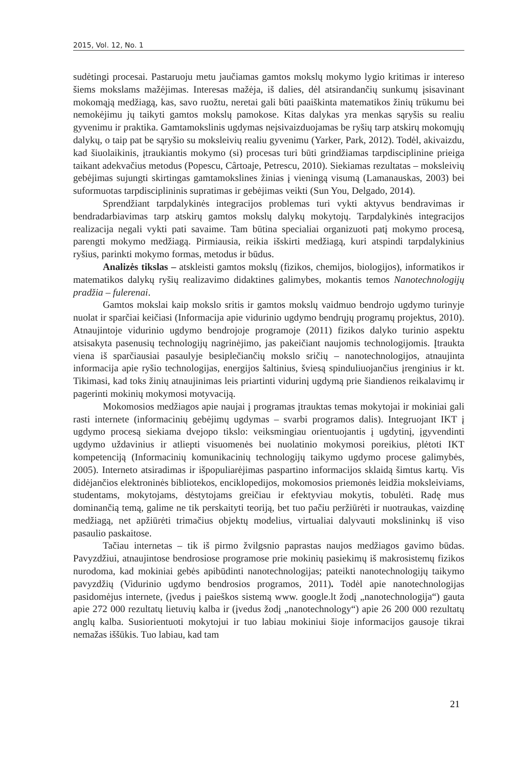2015, Vol. 12, No. 1
sudėtingi procesai. Pastaruoju metu jaučiamas gamtos mokslų mokymo lygio kritimas ir intereso šiems mokslams mažėjimas. Interesas mažėja, iš dalies, dėl atsirandančių sunkumų įsisavinant mokomąją medžiagą, kas, savo ruožtu, neretai gali būti paaiškinta matematikos žinių trūkumu bei nemokėjimu jų taikyti gamtos mokslų pamokose. Kitas dalykas yra menkas sąryšis su realiu gyvenimu ir praktika. Gamtamokslinis ugdymas neįsivaizduojamas be ryšių tarp atskirų mokomųjų dalykų, o taip pat be sąryšio su moksleivių realiu gyvenimu (Yarker, Park, 2012). Todėl, akivaizdu, kad šiuolaikinis, įtraukiantis mokymo (si) procesas turi būti grindžiamas tarpdisciplinine prieiga taikant adekvačius metodus (Popescu, Cârtoaje, Petrescu, 2010). Siekiamas rezultatas – moksleivių gebėjimas sujungti skirtingas gamtamokslines žinias į vieningą visumą (Lamanauskas, 2003) bei suformuotas tarpdisciplininis supratimas ir gebėjimas veikti (Sun You, Delgado, 2014).
Sprendžiant tarpdalykinės integracijos problemas turi vykti aktyvus bendravimas ir bendradarbiavimas tarp atskirų gamtos mokslų dalykų mokytojų. Tarpdalykinės integracijos realizacija negali vykti pati savaime. Tam būtina specialiai organizuoti patį mokymo procesą, parengti mokymo medžiagą. Pirmiausia, reikia išskirti medžiagą, kuri atspindi tarpdalykinius ryšius, parinkti mokymo formas, metodus ir būdus.
Analizės tikslas – atskleisti gamtos mokslų (fizikos, chemijos, biologijos), informatikos ir matematikos dalykų ryšių realizavimo didaktines galimybes, mokantis temos Nanotechnologijų pradžia – fulerenai.
Gamtos mokslai kaip mokslo sritis ir gamtos mokslų vaidmuo bendrojo ugdymo turinyje nuolat ir sparčiai keičiasi (Informacija apie vidurinio ugdymo bendrųjų programų projektus, 2010). Atnaujintoje vidurinio ugdymo bendrojoje programoje (2011) fizikos dalyko turinio aspektu atsisakyta pasenusių technologijų nagrinėjimo, jas pakeičiant naujomis technologijomis. Įtraukta viena iš sparčiausiai pasaulyje besiplečiančių mokslo sričių – nanotechnologijos, atnaujinta informacija apie ryšio technologijas, energijos šaltinius, šviesą spinduliuojančius įrenginius ir kt. Tikimasi, kad toks žinių atnaujinimas leis priartinti vidurinį ugdymą prie šiandienos reikalavimų ir pagerinti mokinių mokymosi motyvaciją.
Mokomosios medžiagos apie naujai į programas įtrauktas temas mokytojai ir mokiniai gali rasti internete (informacinių gebėjimų ugdymas – svarbi programos dalis). Integruojant IKT į ugdymo procesą siekiama dvejopo tikslo: veiksmingiau orientuojantis į ugdytinį, įgyvendinti ugdymo uždavinius ir atliepti visuomenės bei nuolatinio mokymosi poreikius, plėtoti IKT kompetenciją (Informacinių komunikacinių technologijų taikymo ugdymo procese galimybės, 2005). Interneto atsiradimas ir išpopuliarėjimas paspartino informacijos sklaidą šimtus kartų. Vis didėjančios elektroninės bibliotekos, enciklopedijos, mokomosios priemonės leidžia moksleiviams, studentams, mokytojams, dėstytojams greičiau ir efektyviau mokytis, tobulėti. Radę mus dominančią temą, galime ne tik perskaityti teoriją, bet tuo pačiu peržiūrėti ir nuotraukas, vaizdinę medžiagą, net apžiūrėti trimačius objektų modelius, virtualiai dalyvauti mokslininkų iš viso pasaulio paskaitose.
Tačiau internetas – tik iš pirmo žvilgsnio paprastas naujos medžiagos gavimo būdas. Pavyzdžiui, atnaujintose bendrosiose programose prie mokinių pasiekimų iš makrosistemų fizikos nurodoma, kad mokiniai gebės apibūdinti nanotechnologijas; pateikti nanotechnologijų taikymo pavyzdžių (Vidurinio ugdymo bendrosios programos, 2011). Todėl apie nanotechnologijas pasidomėjus internete, (įvedus į paieškos sistemą www. google.lt žodį „nanotechnologija“) gauta apie 272 000 rezultatų lietuvių kalba ir (įvedus žodį „nanotechnology“) apie 26 200 000 rezultatų anglų kalba. Susiorientuoti mokytojui ir tuo labiau mokiniui šioje informacijos gausoje tikrai nemažas iššūkis. Tuo labiau, kad tam
21